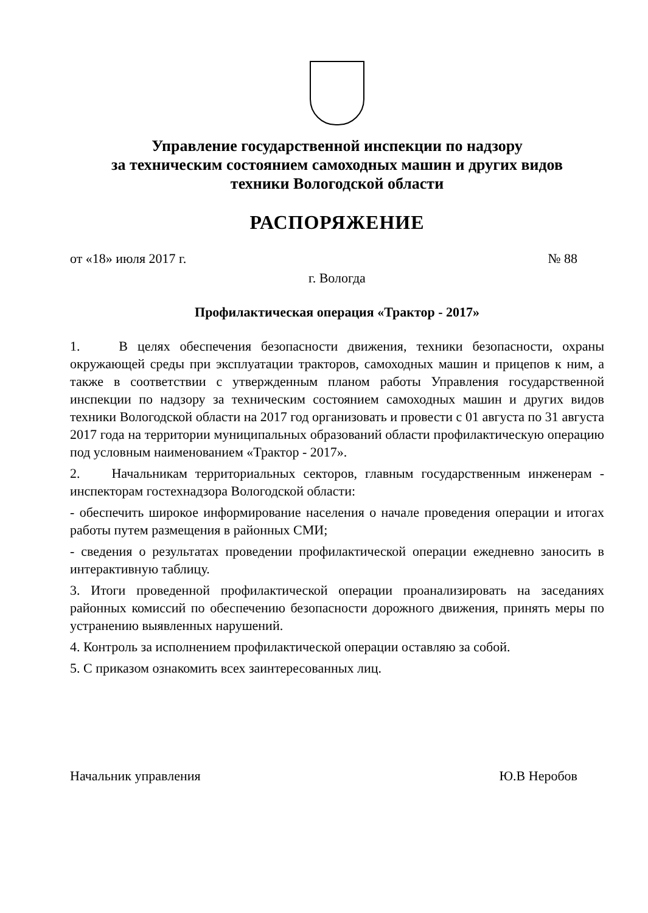Управление государственной инспекции по надзору
за техническим состоянием самоходных машин и других видов
техники Вологодской области
РАСПОРЯЖЕНИЕ
от «18» июля 2017 г. № 88
г. Вологда
Профилактическая операция «Трактор - 2017»
1. В целях обеспечения безопасности движения, техники безопасности, охраны окружающей среды при эксплуатации тракторов, самоходных машин и прицепов к ним, а также в соответствии с утвержденным планом работы Управления государственной инспекции по надзору за техническим состоянием самоходных машин и других видов техники Вологодской области на 2017 год организовать и провести с 01 августа по 31 августа 2017 года на территории муниципальных образований области профилактическую операцию под условным наименованием «Трактор - 2017».
2. Начальникам территориальных секторов, главным государственным инженерам - инспекторам гостехнадзора Вологодской области:
- обеспечить широкое информирование населения о начале проведения операции и итогах работы путем размещения в районных СМИ;
- сведения о результатах проведении профилактической операции ежедневно заносить в интерактивную таблицу.
3. Итоги проведенной профилактической операции проанализировать на заседаниях районных комиссий по обеспечению безопасности дорожного движения, принять меры по устранению выявленных нарушений.
4. Контроль за исполнением профилактической операции оставляю за собой.
5. С приказом ознакомить всех заинтересованных лиц.
Начальник управления Ю.В Неробов